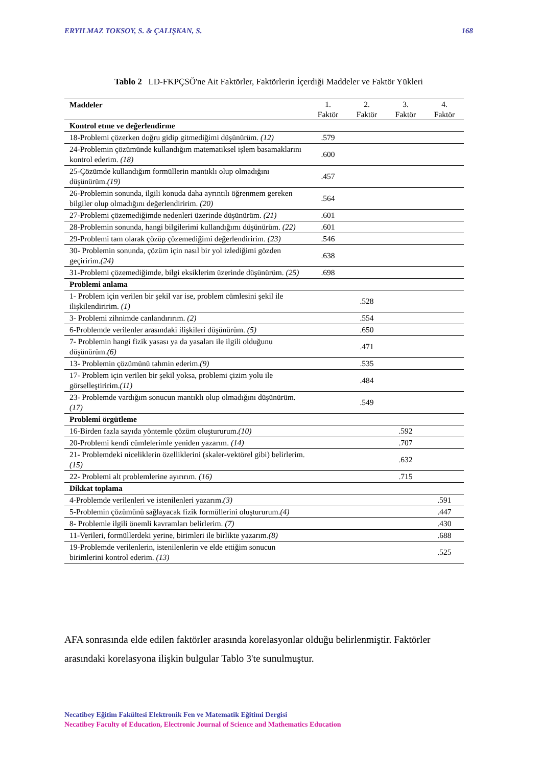ERYILMAZ TOKSOY, S. & ÇALIŞKAN, S. 168
Tablo 2 LD-FKPÇSÖ'ne Ait Faktörler, Faktörlerin İçerdiği Maddeler ve Faktör Yükleri
| Maddeler | 1. Faktör | 2. Faktör | 3. Faktör | 4. Faktör |
| --- | --- | --- | --- | --- |
| Kontrol etme ve değerlendirme | | | | |
| 18-Problemi çözerken doğru gidip gitmediğimi düşünürüm. (12) | .579 | | | |
| 24-Problemin çözümünde kullandığım matematiksel işlem basamaklarını kontrol ederim. (18) | .600 | | | |
| 25-Çözümde kullandığım formüllerin mantıklı olup olmadığını düşünürüm. (19) | .457 | | | |
| 26-Problemin sonunda, ilgili konuda daha ayrıntılı öğrenmem gereken bilgiler olup olmadığını değerlendiririm. (20) | .564 | | | |
| 27-Problemi çözemediğimde nedenleri üzerinde düşünürüm. (21) | .601 | | | |
| 28-Problemin sonunda, hangi bilgilerimi kullandığımı düşünürüm. (22) | .601 | | | |
| 29-Problemi tam olarak çözüp çözemediğimi değerlendiririm. (23) | .546 | | | |
| 30- Problemin sonunda, çözüm için nasıl bir yol izlediğimi gözden geçiririm. (24) | .638 | | | |
| 31-Problemi çözemediğimde, bilgi eksiklerim üzerinde düşünürüm. (25) | .698 | | | |
| Problemi anlama | | | | |
| 1- Problem için verilen bir şekil var ise, problem cümlesini şekil ile ilişkilendiririm. (1) | | .528 | | |
| 3- Problemi zihnimde canlandırırım. (2) | | .554 | | |
| 6-Problemde verilenler arasındaki ilişkileri düşünürüm. (5) | | .650 | | |
| 7- Problemin hangi fizik yasası ya da yasaları ile ilgili olduğunu düşünürüm. (6) | | .471 | | |
| 13- Problemin çözümünü tahmin ederim. (9) | | .535 | | |
| 17- Problem için verilen bir şekil yoksa, problemi çizim yolu ile görselleştiririm. (11) | | .484 | | |
| 23- Problemde vardığım sonucun mantıklı olup olmadığını düşünürüm. (17) | | .549 | | |
| Problemi örgütleme | | | | |
| 16-Birden fazla sayıda yöntemle çözüm oluştururum. (10) | | | .592 | |
| 20-Problemi kendi cümlelerimle yeniden yazarım. (14) | | | .707 | |
| 21- Problemdeki niceliklerin özelliklerini (skaler-vektörel gibi) belirlerim. (15) | | | .632 | |
| 22- Problemi alt problemlerine ayırırım. (16) | | | .715 | |
| Dikkat toplama | | | | |
| 4-Problemde verilenleri ve istenilenleri yazarım. (3) | | | | .591 |
| 5-Problemin çözümünü sağlayacak fizik formüllerini oluştururum. (4) | | | | .447 |
| 8- Problemle ilgili önemli kavramları belirlerim. (7) | | | | .430 |
| 11-Verileri, formüllerdeki yerine, birimleri ile birlikte yazarım. (8) | | | | .688 |
| 19-Problemde verilenlerin, istenilenlerin ve elde ettiğim sonucun birimlerini kontrol ederim. (13) | | | | .525 |
AFA sonrasında elde edilen faktörler arasında korelasyonlar olduğu belirlenmiştir. Faktörler arasındaki korelasyona ilişkin bulgular Tablo 3'te sunulmuştur.
Necatibey Eğitim Fakültesi Elektronik Fen ve Matematik Eğitimi Dergisi
Necatibey Faculty of Education, Electronic Journal of Science and Mathematics Education